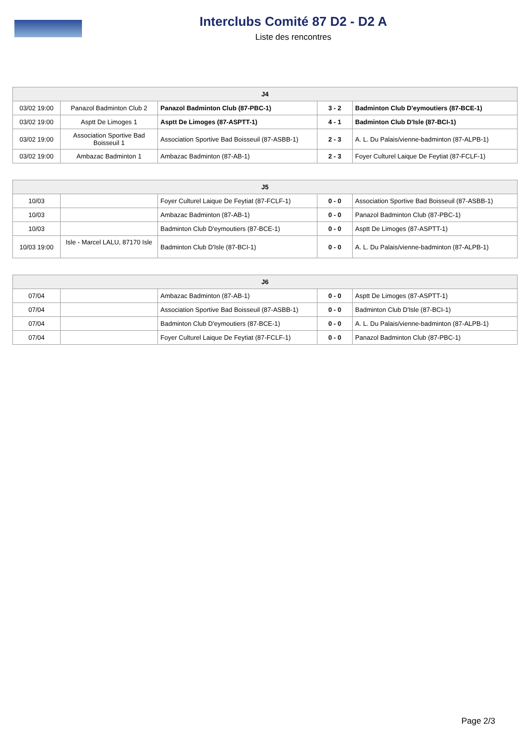Interclubs Comité 87 D2 - D2 A
Liste des rencontres
| J4 | | | | |
| --- | --- | --- | --- | --- |
| 03/02 19:00 | Panazol Badminton Club 2 | Panazol Badminton Club (87-PBC-1) | 3 - 2 | Badminton Club D'eymoutiers (87-BCE-1) |
| 03/02 19:00 | Asptt De Limoges 1 | Asptt De Limoges (87-ASPTT-1) | 4 - 1 | Badminton Club D'Isle (87-BCI-1) |
| 03/02 19:00 | Association Sportive Bad Boisseuil 1 | Association Sportive Bad Boisseuil (87-ASBB-1) | 2 - 3 | A. L. Du Palais/vienne-badminton (87-ALPB-1) |
| 03/02 19:00 | Ambazac Badminton 1 | Ambazac Badminton (87-AB-1) | 2 - 3 | Foyer Culturel Laique De Feytiat (87-FCLF-1) |
| J5 | | | | |
| --- | --- | --- | --- | --- |
| 10/03 | | Foyer Culturel Laique De Feytiat (87-FCLF-1) | 0 - 0 | Association Sportive Bad Boisseuil (87-ASBB-1) |
| 10/03 | | Ambazac Badminton (87-AB-1) | 0 - 0 | Panazol Badminton Club (87-PBC-1) |
| 10/03 | | Badminton Club D'eymoutiers (87-BCE-1) | 0 - 0 | Asptt De Limoges (87-ASPTT-1) |
| 10/03 19:00 | Isle - Marcel LALU, 87170 Isle | Badminton Club D'Isle (87-BCI-1) | 0 - 0 | A. L. Du Palais/vienne-badminton (87-ALPB-1) |
| J6 | | | | |
| --- | --- | --- | --- | --- |
| 07/04 | | Ambazac Badminton (87-AB-1) | 0 - 0 | Asptt De Limoges (87-ASPTT-1) |
| 07/04 | | Association Sportive Bad Boisseuil (87-ASBB-1) | 0 - 0 | Badminton Club D'Isle (87-BCI-1) |
| 07/04 | | Badminton Club D'eymoutiers (87-BCE-1) | 0 - 0 | A. L. Du Palais/vienne-badminton (87-ALPB-1) |
| 07/04 | | Foyer Culturel Laique De Feytiat (87-FCLF-1) | 0 - 0 | Panazol Badminton Club (87-PBC-1) |
Page 2/3